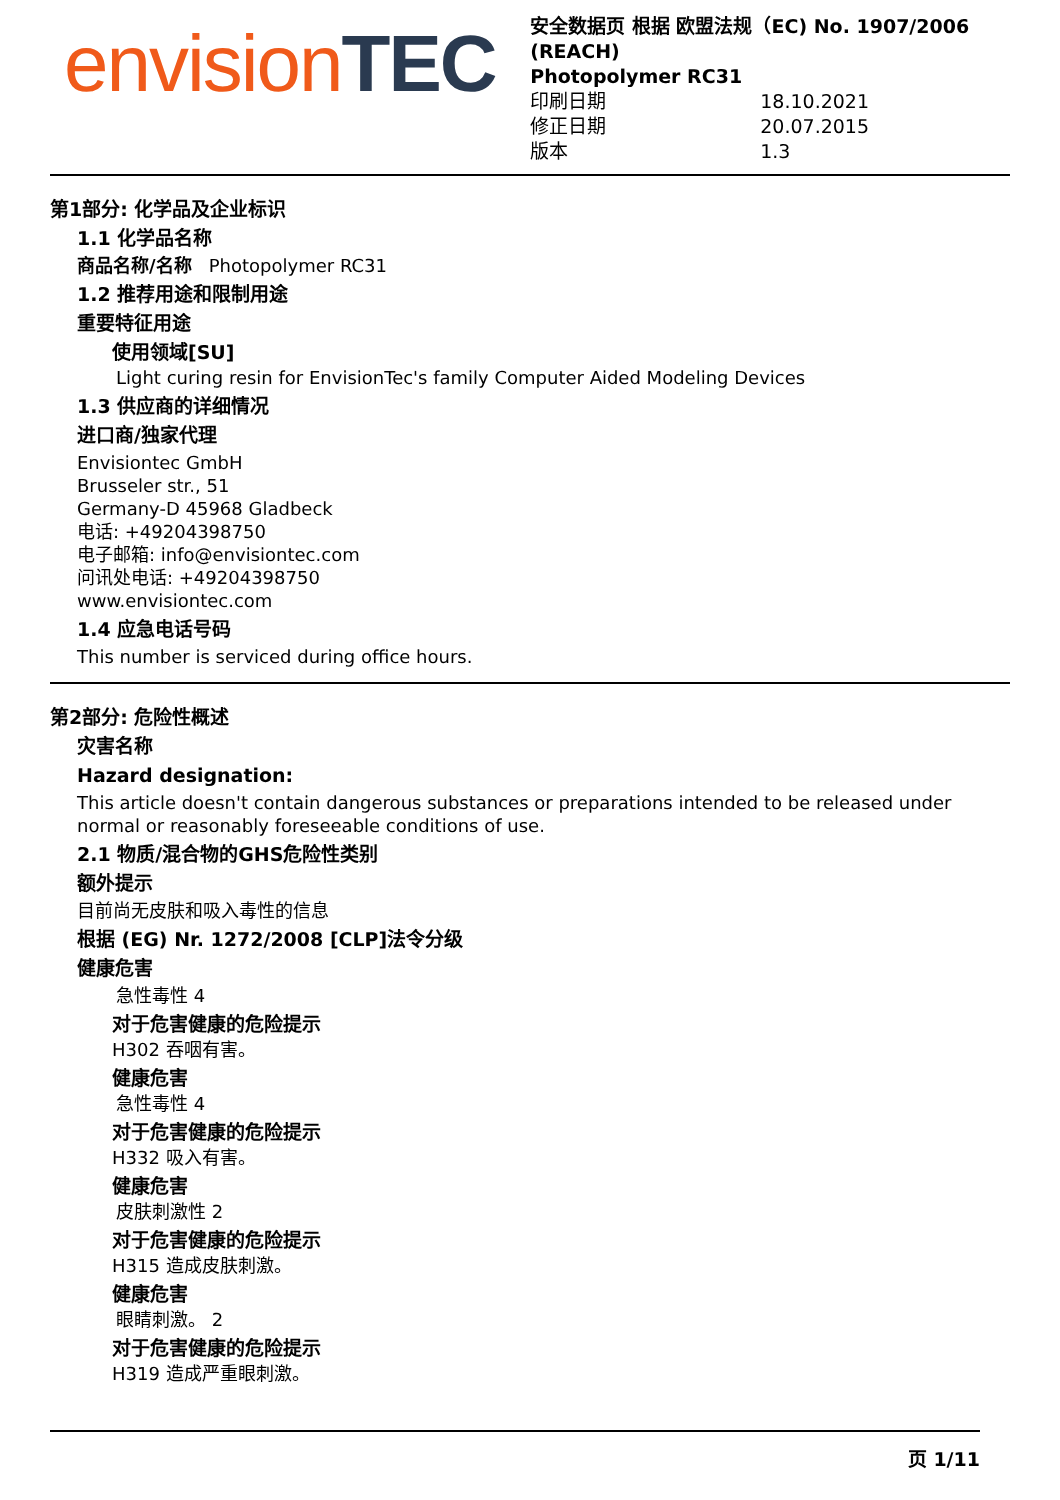envision TEC
安全数据页 根据 欧盟法规（EC) No. 1907/2006 (REACH)
Photopolymer RC31
印刷日期 18.10.2021
修正日期 20.07.2015
版本 1.3
第1部分: 化学品及企业标识
1.1 化学品名称
商品名称/名称 Photopolymer RC31
1.2 推荐用途和限制用途
重要特征用途
使用领域[SU]
Light curing resin for EnvisionTec's family Computer Aided Modeling Devices
1.3 供应商的详细情况
进口商/独家代理
Envisiontec GmbH
Brusseler str., 51
Germany-D 45968 Gladbeck
电话: +49204398750
电子邮箱: info@envisiontec.com
问讯处电话: +49204398750
www.envisiontec.com
1.4 应急电话号码
This number is serviced during office hours.
第2部分: 危险性概述
灾害名称
Hazard designation:
This article doesn't contain dangerous substances or preparations intended to be released under normal or reasonably foreseeable conditions of use.
2.1 物质/混合物的GHS危险性类别
额外提示
目前尚无皮肤和吸入毒性的信息
根据 (EG) Nr. 1272/2008 [CLP]法令分级
健康危害
急性毒性 4
对于危害健康的危险提示
H302 吞咽有害。
健康危害
急性毒性 4
对于危害健康的危险提示
H332 吸入有害。
健康危害
皮肤刺激性 2
对于危害健康的危险提示
H315 造成皮肤刺激。
健康危害
眼睛刺激。 2
对于危害健康的危险提示
H319 造成严重眼刺激。
页 1/11